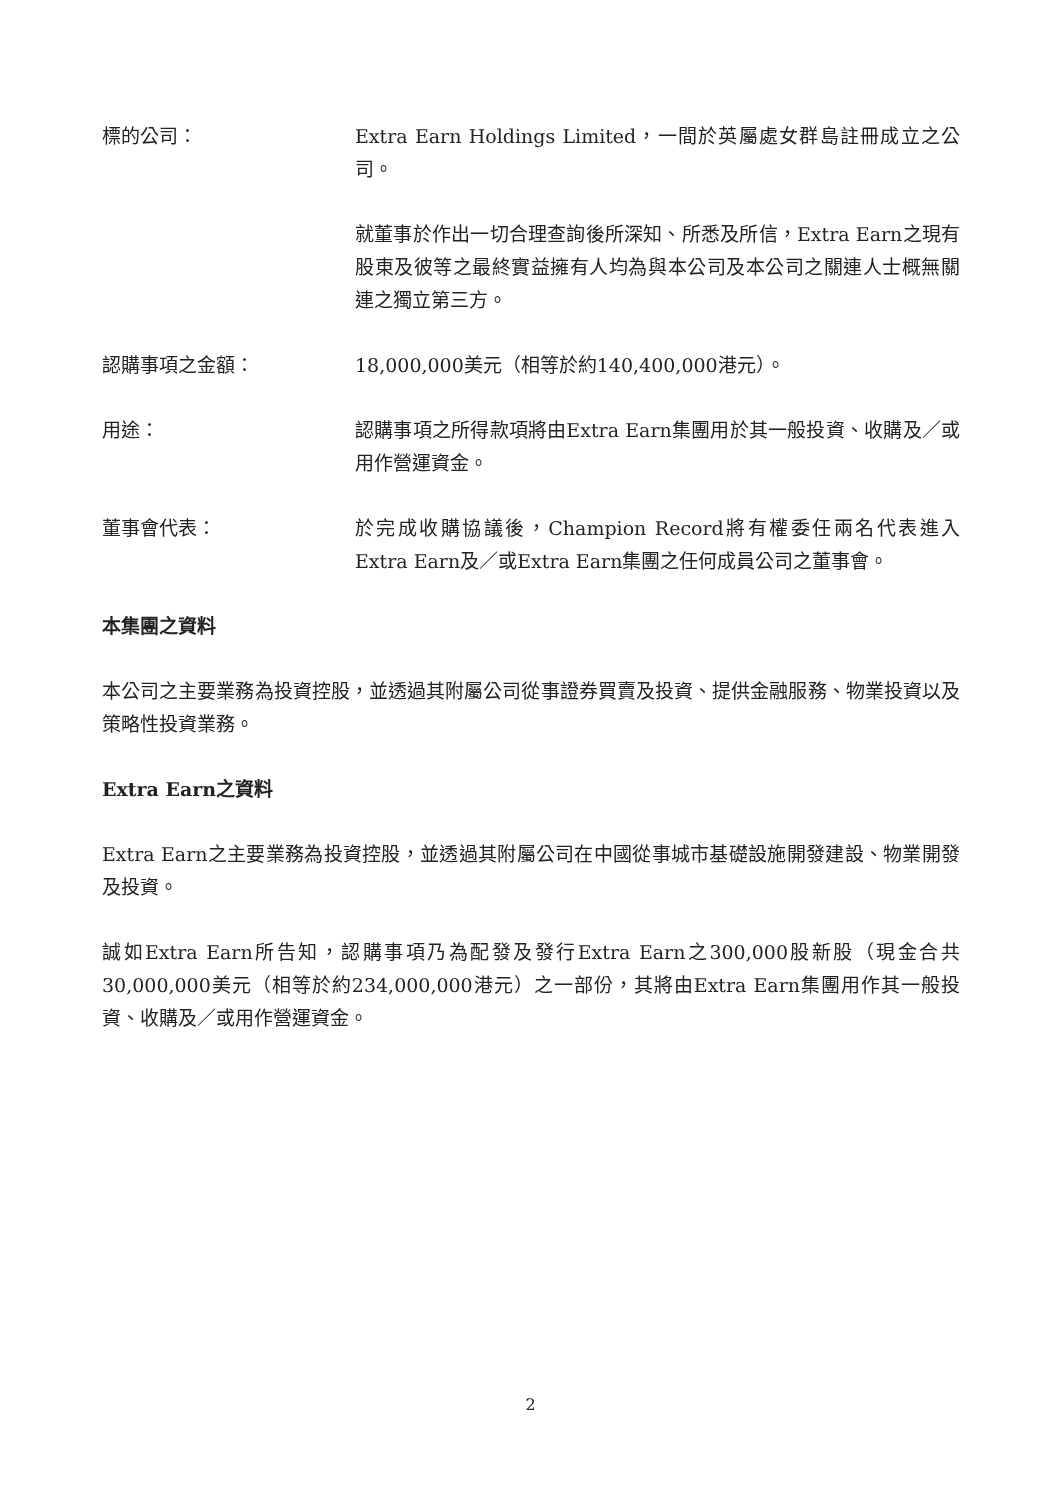標的公司： Extra Earn Holdings Limited，一間於英屬處女群島註冊成立之公司。
就董事於作出一切合理查詢後所深知、所悉及所信，Extra Earn之現有股東及彼等之最終實益擁有人均為與本公司及本公司之關連人士概無關連之獨立第三方。
認購事項之金額： 18,000,000美元（相等於約140,400,000港元）。
用途： 認購事項之所得款項將由Extra Earn集團用於其一般投資、收購及／或用作營運資金。
董事會代表： 於完成收購協議後，Champion Record將有權委任兩名代表進入Extra Earn及／或Extra Earn集團之任何成員公司之董事會。
本集團之資料
本公司之主要業務為投資控股，並透過其附屬公司從事證券買賣及投資、提供金融服務、物業投資以及策略性投資業務。
Extra Earn之資料
Extra Earn之主要業務為投資控股，並透過其附屬公司在中國從事城市基礎設施開發建設、物業開發及投資。
誠如Extra Earn所告知，認購事項乃為配發及發行Extra Earn之300,000股新股（現金合共30,000,000美元（相等於約234,000,000港元）之一部份，其將由Extra Earn集團用作其一般投資、收購及／或用作營運資金。
2